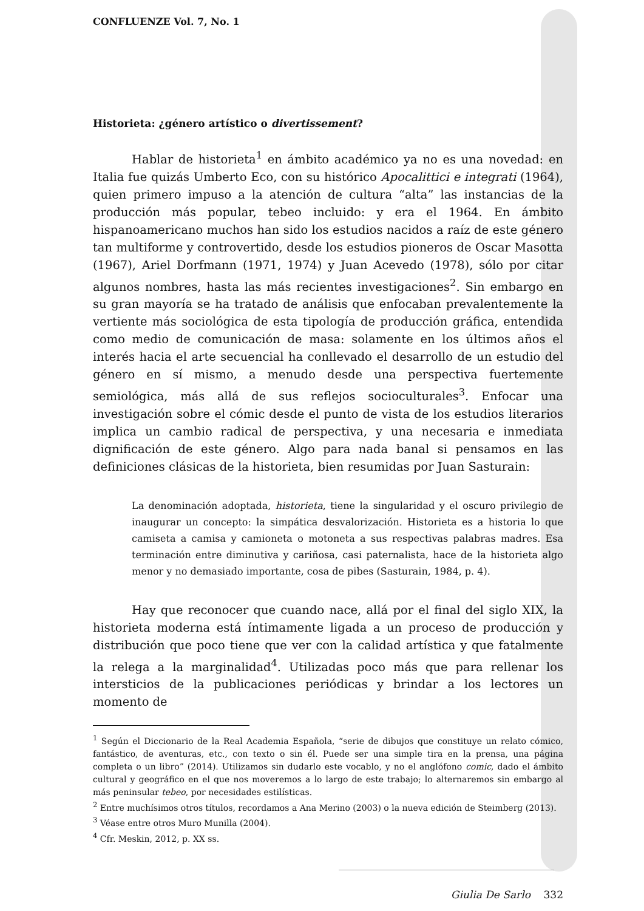CONFLUENZE Vol. 7, No. 1
Historieta: ¿género artístico o divertissement?
Hablar de historieta<sup>1</sup> en ámbito académico ya no es una novedad: en Italia fue quizás Umberto Eco, con su histórico Apocalittici e integrati (1964), quien primero impuso a la atención de cultura “alta” las instancias de la producción más popular, tebeo incluido: y era el 1964. En ámbito hispanoamericano muchos han sido los estudios nacidos a raíz de este género tan multiforme y controvertido, desde los estudios pioneros de Oscar Masotta (1967), Ariel Dorfmann (1971, 1974) y Juan Acevedo (1978), sólo por citar algunos nombres, hasta las más recientes investigaciones<sup>2</sup>. Sin embargo en su gran mayoría se ha tratado de análisis que enfocaban prevalentemente la vertiente más sociológica de esta tipología de producción gráfica, entendida como medio de comunicación de masa: solamente en los últimos años el interés hacia el arte secuencial ha conllevado el desarrollo de un estudio del género en sí mismo, a menudo desde una perspectiva fuertemente semiológica, más allá de sus reflejos socioculturales<sup>3</sup>. Enfocar una investigación sobre el cómic desde el punto de vista de los estudios literarios implica un cambio radical de perspectiva, y una necesaria e inmediata dignificación de este género. Algo para nada banal si pensamos en las definiciones clásicas de la historieta, bien resumidas por Juan Sasturain:
La denominación adoptada, historieta, tiene la singularidad y el oscuro privilegio de inaugurar un concepto: la simpática desvalorización. Historieta es a historia lo que camiseta a camisa y camioneta o motoneta a sus respectivas palabras madres. Esa terminación entre diminutiva y cariñosa, casi paternalista, hace de la historieta algo menor y no demasiado importante, cosa de pibes (Sasturain, 1984, p. 4).
Hay que reconocer que cuando nace, allá por el final del siglo XIX, la historieta moderna está íntimamente ligada a un proceso de producción y distribución que poco tiene que ver con la calidad artística y que fatalmente la relega a la marginalidad<sup>4</sup>. Utilizadas poco más que para rellenar los intersticios de la publicaciones periódicas y brindar a los lectores un momento de
<sup>1</sup> Según el Diccionario de la Real Academia Española, “serie de dibujos que constituye un relato cómico, fantástico, de aventuras, etc., con texto o sin él. Puede ser una simple tira en la prensa, una página completa o un libro” (2014). Utilizamos sin dudarlo este vocablo, y no el anglófono comic, dado el ámbito cultural y geográfico en el que nos moveremos a lo largo de este trabajo; lo alternaremos sin embargo al más peninsular tebeo, por necesidades estilísticas.
<sup>2</sup> Entre muchísimos otros títulos, recordamos a Ana Merino (2003) o la nueva edición de Steimberg (2013).
<sup>3</sup> Véase entre otros Muro Munilla (2004).
<sup>4</sup> Cfr. Meskin, 2012, p. XX ss.
Giulia De Sarlo 332